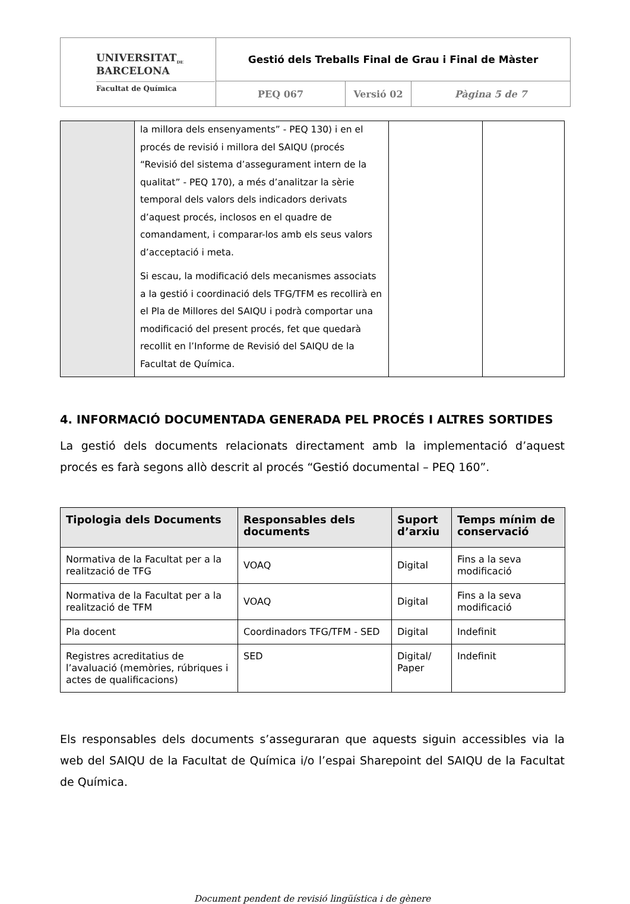| UNIVERSITAT<sub>DE</sub> BARCELONA Facultat de Química | Gestió dels Treballs Final de Grau i Final de Màster | | |
| | PEQ 067 | Versió 02 | Pàgina 5 de 7 |
| | la millora dels ensenyaments” - PEQ 130) i en el procés de revisió i millora del SAIQU (procés “Revisió del sistema d’assegurament intern de la qualitat” - PEQ 170), a més d’analitzar la sèrie temporal dels valors dels indicadors derivats d’aquest procés, inclosos en el quadre de comandament, i comparar-los amb els seus valors d’acceptació i meta. Si escau, la modificació dels mecanismes associats a la gestió i coordinació dels TFG/TFM es recollirà en el Pla de Millores del SAIQU i podrà comportar una modificació del present procés, fet que quedarà recollit en l’Informe de Revisió del SAIQU de la Facultat de Química. | | |
4. INFORMACIÓ DOCUMENTADA GENERADA PEL PROCÉS I ALTRES SORTIDES
La gestió dels documents relacionats directament amb la implementació d’aquest procés es farà segons allò descrit al procés “Gestió documental – PEQ 160”.
| Tipologia dels Documents | Responsables dels documents | Suport d’arxiu | Temps mínim de conservació |
| --- | --- | --- | --- |
| Normativa de la Facultat per a la realització de TFG | VOAQ | Digital | Fins a la seva modificació |
| Normativa de la Facultat per a la realització de TFM | VOAQ | Digital | Fins a la seva modificació |
| Pla docent | Coordinadors TFG/TFM - SED | Digital | Indefinit |
| Registres acreditatius de l’avaluació (memòries, rúbriques i actes de qualificacions) | SED | Digital/ Paper | Indefinit |
Els responsables dels documents s’asseguraran que aquests siguin accessibles via la web del SAIQU de la Facultat de Química i/o l’espai Sharepoint del SAIQU de la Facultat de Química.
Document pendent de revisió lingüística i de gènere